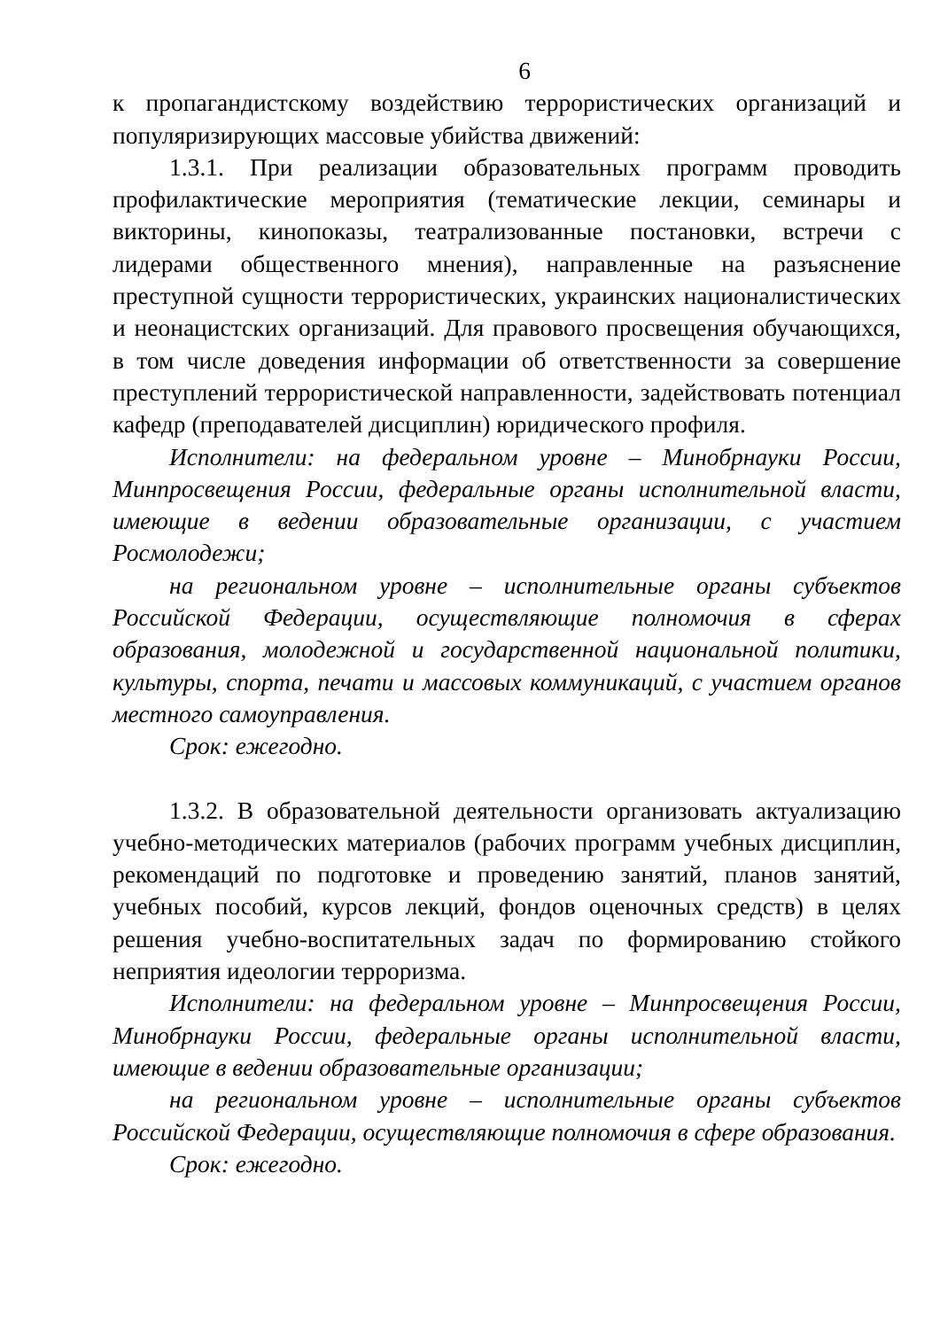6
к пропагандистскому воздействию террористических организаций и популяризирующих массовые убийства движений:
1.3.1. При реализации образовательных программ проводить профилактические мероприятия (тематические лекции, семинары и викторины, кинопоказы, театрализованные постановки, встречи с лидерами общественного мнения), направленные на разъяснение преступной сущности террористических, украинских националистических и неонацистских организаций. Для правового просвещения обучающихся, в том числе доведения информации об ответственности за совершение преступлений террористической направленности, задействовать потенциал кафедр (преподавателей дисциплин) юридического профиля.
Исполнители: на федеральном уровне – Минобрнауки России, Минпросвещения России, федеральные органы исполнительной власти, имеющие в ведении образовательные организации, с участием Росмолодежи;
на региональном уровне – исполнительные органы субъектов Российской Федерации, осуществляющие полномочия в сферах образования, молодежной и государственной национальной политики, культуры, спорта, печати и массовых коммуникаций, с участием органов местного самоуправления.
Срок: ежегодно.
1.3.2. В образовательной деятельности организовать актуализацию учебно-методических материалов (рабочих программ учебных дисциплин, рекомендаций по подготовке и проведению занятий, планов занятий, учебных пособий, курсов лекций, фондов оценочных средств) в целях решения учебно-воспитательных задач по формированию стойкого неприятия идеологии терроризма.
Исполнители: на федеральном уровне – Минпросвещения России, Минобрнауки России, федеральные органы исполнительной власти, имеющие в ведении образовательные организации;
на региональном уровне – исполнительные органы субъектов Российской Федерации, осуществляющие полномочия в сфере образования.
Срок: ежегодно.